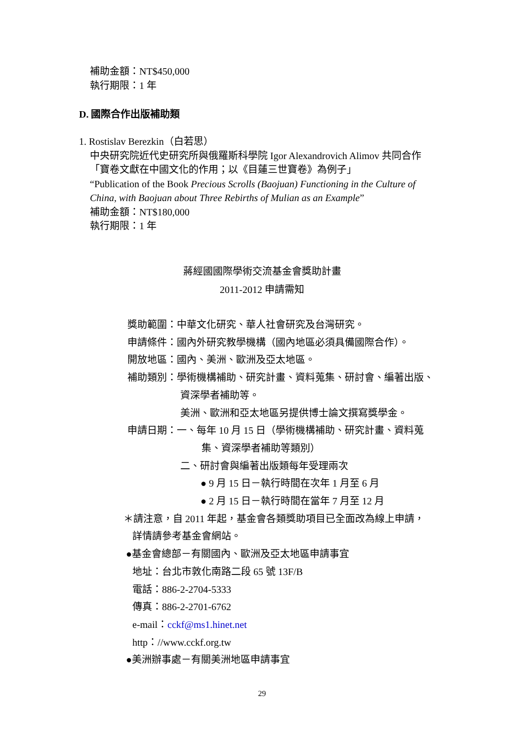補助金額：NT$450,000
執行期限：1 年
D. 國際合作出版補助類
1. Rostislav Berezkin（白若思）
中央研究院近代史研究所與俄羅斯科學院 Igor Alexandrovich Alimov 共同合作
「寶卷文獻在中國文化的作用；以《目蓮三世寶卷》為例子」
“Publication of the Book Precious Scrolls (Baojuan) Functioning in the Culture of China, with Baojuan about Three Rebirths of Mulian as an Example”
補助金額：NT$180,000
執行期限：1 年
蔣經國國際學術交流基金會獎助計畫
2011-2012 申請需知
獎助範圍：中華文化研究、華人社會研究及台灣研究。
申請條件：國內外研究教學機構（國內地區必須具備國際合作）。
開放地區：國內、美洲、歐洲及亞太地區。
補助類別：學術機構補助、研究計畫、資料蒐集、研討會、編著出版、
資深學者補助等。
美洲、歐洲和亞太地區另提供博士論文撰寫獎學金。
申請日期：一、每年 10 月 15 日（學術機構補助、研究計畫、資料蒐
集、資深學者補助等類別）
二、研討會與編著出版類每年受理兩次
● 9 月 15 日－執行時間在次年 1 月至 6 月
● 2 月 15 日－執行時間在當年 7 月至 12 月
＊請注意，自 2011 年起，基金會各類獎助項目已全面改為線上申請，
詳情請參考基金會網站。
●基金會總部－有關國內、歐洲及亞太地區申請事宜
地址：台北市敦化南路二段 65 號 13F/B
電話：886-2-2704-5333
傳真：886-2-2701-6762
e-mail：cckf@ms1.hinet.net
http：//www.cckf.org.tw
●美洲辦事處－有關美洲地區申請事宜
29